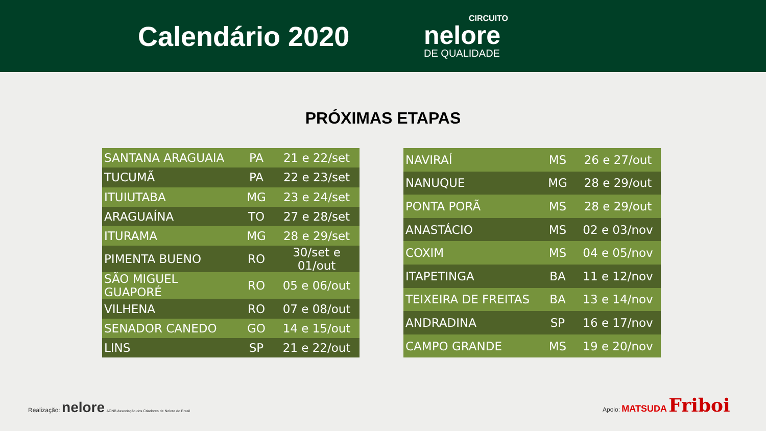Calendário 2020
CIRCUITO
nelore
DE QUALIDADE
PRÓXIMAS ETAPAS
| SANTANA ARAGUAIA | PA | 21 e 22/set |
| TUCUMÃ | PA | 22 e 23/set |
| ITUIUTABA | MG | 23 e 24/set |
| ARAGUAÍNA | TO | 27 e 28/set |
| ITURAMA | MG | 28 e 29/set |
| PIMENTA BUENO | RO | 30/set e 01/out |
| SÃO MIGUEL GUAPORÉ | RO | 05 e 06/out |
| VILHENA | RO | 07 e 08/out |
| SENADOR CANEDO | GO | 14 e 15/out |
| LINS | SP | 21 e 22/out |
| NAVIRAÍ | MS | 26 e 27/out |
| NANUQUE | MG | 28 e 29/out |
| PONTA PORÃ | MS | 28 e 29/out |
| ANASTÁCIO | MS | 02 e 03/nov |
| COXIM | MS | 04 e 05/nov |
| ITAPETINGA | BA | 11 e 12/nov |
| TEIXEIRA DE FREITAS | BA | 13 e 14/nov |
| ANDRADINA | SP | 16 e 17/nov |
| CAMPO GRANDE | MS | 19 e 20/nov |
Realização: nelore ACNB Associação dos Criadores de Nelore do Brasil
Apoio: MATSUDA Friboi